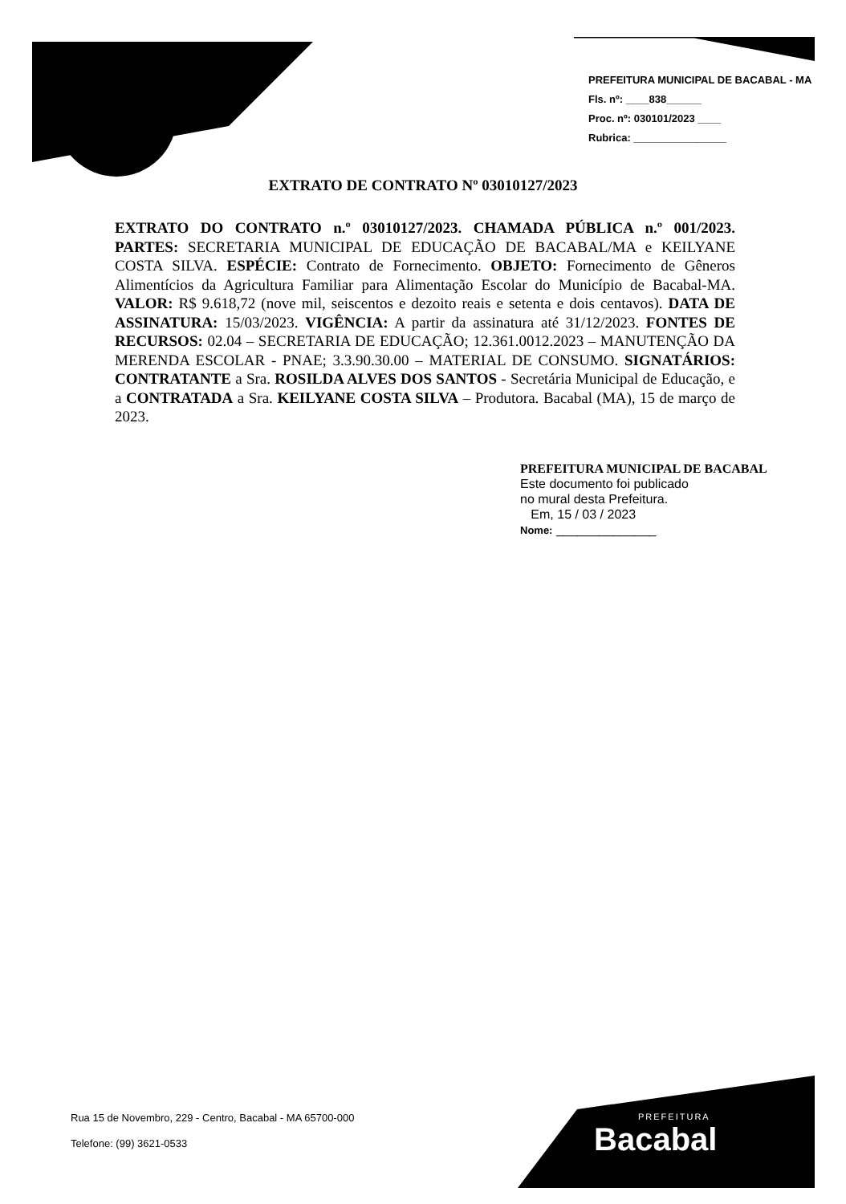PREFEITURA MUNICIPAL DE BACABAL - MA
Fls. nº: ____838______
Proc. nº: 030101/2023 ____
Rubrica: ________________
EXTRATO DE CONTRATO Nº 03010127/2023
EXTRATO DO CONTRATO n.º 03010127/2023. CHAMADA PÚBLICA n.º 001/2023. PARTES: SECRETARIA MUNICIPAL DE EDUCAÇÃO DE BACABAL/MA e KEILYANE COSTA SILVA. ESPÉCIE: Contrato de Fornecimento. OBJETO: Fornecimento de Gêneros Alimentícios da Agricultura Familiar para Alimentação Escolar do Município de Bacabal-MA. VALOR: R$ 9.618,72 (nove mil, seiscentos e dezoito reais e setenta e dois centavos). DATA DE ASSINATURA: 15/03/2023. VIGÊNCIA: A partir da assinatura até 31/12/2023. FONTES DE RECURSOS: 02.04 – SECRETARIA DE EDUCAÇÃO; 12.361.0012.2023 – MANUTENÇÃO DA MERENDA ESCOLAR - PNAE; 3.3.90.30.00 – MATERIAL DE CONSUMO. SIGNATÁRIOS: CONTRATANTE a Sra. ROSILDA ALVES DOS SANTOS - Secretária Municipal de Educação, e a CONTRATADA a Sra. KEILYANE COSTA SILVA – Produtora. Bacabal (MA), 15 de março de 2023.
PREFEITURA MUNICIPAL DE BACABAL
Este documento foi publicado
no mural desta Prefeitura.
Em, 15 / 03 / 2023
Nome: ______________
Rua 15 de Novembro, 229 - Centro, Bacabal - MA 65700-000
Telefone: (99) 3621-0533
PREFEITURA
Bacabal